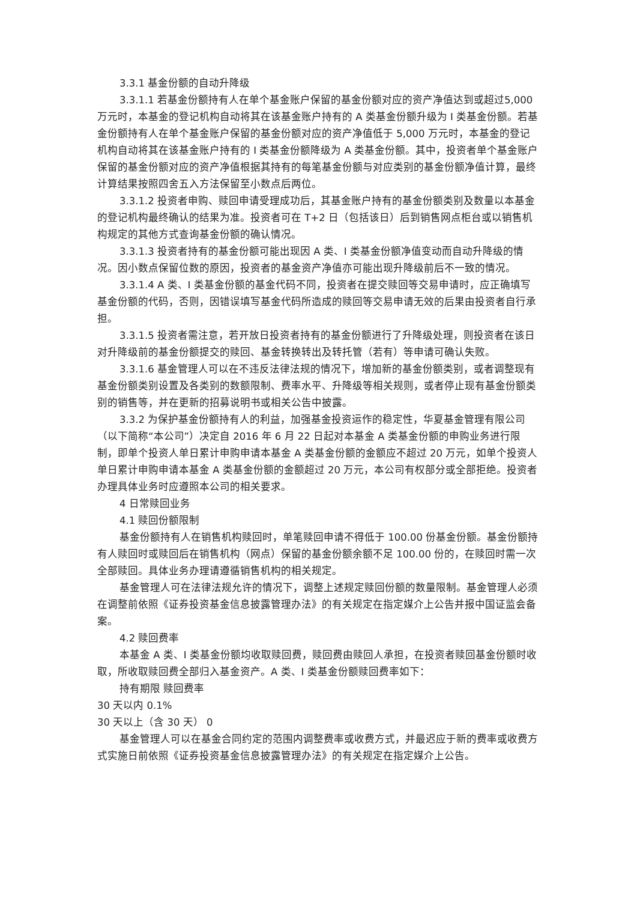3.3.1 基金份额的自动升降级
3.3.1.1 若基金份额持有人在单个基金账户保留的基金份额对应的资产净值达到或超过5,000 万元时，本基金的登记机构自动将其在该基金账户持有的 A 类基金份额升级为 I 类基金份额。若基金份额持有人在单个基金账户保留的基金份额对应的资产净值低于 5,000 万元时，本基金的登记机构自动将其在该基金账户持有的 I 类基金份额降级为 A 类基金份额。其中，投资者单个基金账户保留的基金份额对应的资产净值根据其持有的每笔基金份额与对应类别的基金份额净值计算，最终计算结果按照四舍五入方法保留至小数点后两位。
3.3.1.2 投资者申购、赎回申请受理成功后，其基金账户持有的基金份额类别及数量以本基金的登记机构最终确认的结果为准。投资者可在 T+2 日（包括该日）后到销售网点柜台或以销售机构规定的其他方式查询基金份额的确认情况。
3.3.1.3 投资者持有的基金份额可能出现因 A 类、I 类基金份额净值变动而自动升降级的情况。因小数点保留位数的原因，投资者的基金资产净值亦可能出现升降级前后不一致的情况。
3.3.1.4 A 类、I 类基金份额的基金代码不同，投资者在提交赎回等交易申请时，应正确填写基金份额的代码，否则，因错误填写基金代码所造成的赎回等交易申请无效的后果由投资者自行承担。
3.3.1.5 投资者需注意，若开放日投资者持有的基金份额进行了升降级处理，则投资者在该日对升降级前的基金份额提交的赎回、基金转换转出及转托管（若有）等申请可确认失败。
3.3.1.6 基金管理人可以在不违反法律法规的情况下，增加新的基金份额类别，或者调整现有基金份额类别设置及各类别的数额限制、费率水平、升降级等相关规则，或者停止现有基金份额类别的销售等，并在更新的招募说明书或相关公告中披露。
3.3.2 为保护基金份额持有人的利益，加强基金投资运作的稳定性，华夏基金管理有限公司（以下简称“本公司”）决定自 2016 年 6 月 22 日起对本基金 A 类基金份额的申购业务进行限制，即单个投资人单日累计申购申请本基金 A 类基金份额的金额应不超过 20 万元，如单个投资人单日累计申购申请本基金 A 类基金份额的金额超过 20 万元，本公司有权部分或全部拒绝。投资者办理具体业务时应遵照本公司的相关要求。
4 日常赎回业务
4.1 赎回份额限制
基金份额持有人在销售机构赎回时，单笔赎回申请不得低于 100.00 份基金份额。基金份额持有人赎回时或赎回后在销售机构（网点）保留的基金份额余额不足 100.00 份的，在赎回时需一次全部赎回。具体业务办理请遵循销售机构的相关规定。
基金管理人可在法律法规允许的情况下，调整上述规定赎回份额的数量限制。基金管理人必须在调整前依照《证券投资基金信息披露管理办法》的有关规定在指定媒介上公告并报中国证监会备案。
4.2 赎回费率
本基金 A 类、I 类基金份额均收取赎回费，赎回费由赎回人承担，在投资者赎回基金份额时收取，所收取赎回费全部归入基金资产。A 类、I 类基金份额赎回费率如下：
持有期限 赎回费率
30 天以内 0.1%
30 天以上（含 30 天） 0
基金管理人可以在基金合同约定的范围内调整费率或收费方式，并最迟应于新的费率或收费方式实施日前依照《证券投资基金信息披露管理办法》的有关规定在指定媒介上公告。